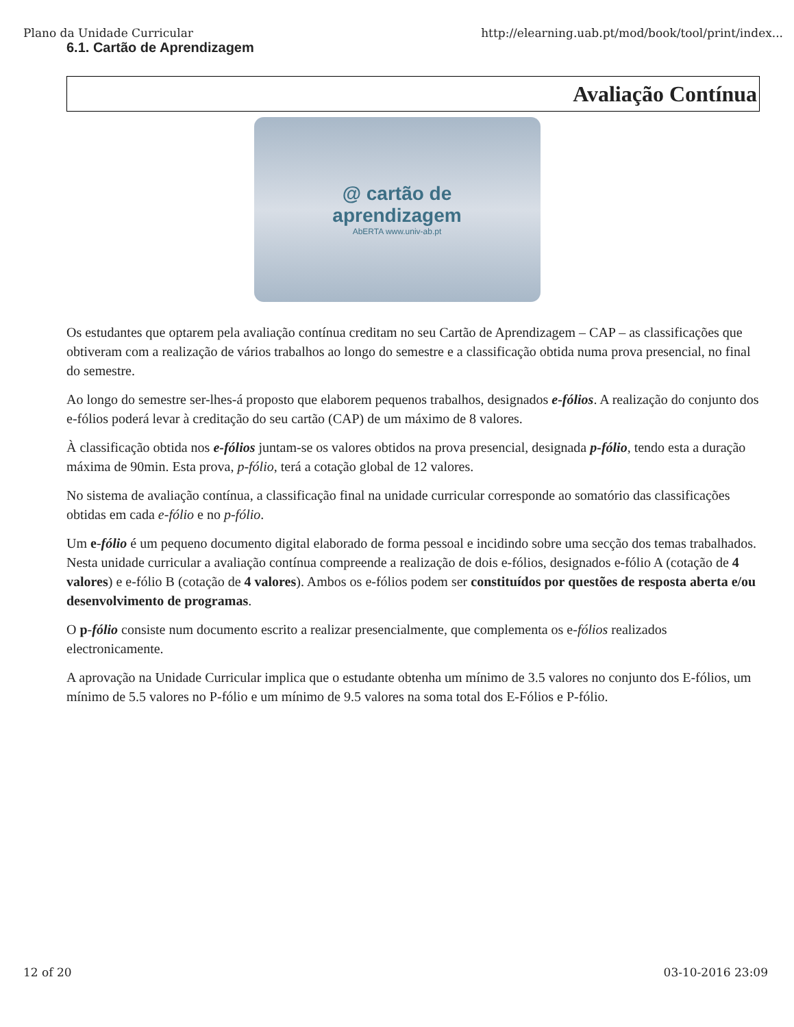Plano da Unidade Curricular http://elearning.uab.pt/mod/book/tool/print/index...
6.1. Cartão de Aprendizagem
Avaliação Contínua
@ cartão de
aprendizagem
AbERTA www.univ-ab.pt
Os estudantes que optarem pela avaliação contínua creditam no seu Cartão de Aprendizagem – CAP – as classificações que obtiveram com a realização de vários trabalhos ao longo do semestre e a classificação obtida numa prova presencial, no final do semestre.
Ao longo do semestre ser-lhes-á proposto que elaborem pequenos trabalhos, designados e-fólios. A realização do conjunto dos e-fólios poderá levar à creditação do seu cartão (CAP) de um máximo de 8 valores.
À classificação obtida nos e-fólios juntam-se os valores obtidos na prova presencial, designada p-fólio, tendo esta a duração máxima de 90min. Esta prova, p-fólio, terá a cotação global de 12 valores.
No sistema de avaliação contínua, a classificação final na unidade curricular corresponde ao somatório das classificações obtidas em cada e-fólio e no p-fólio.
Um e-fólio é um pequeno documento digital elaborado de forma pessoal e incidindo sobre uma secção dos temas trabalhados. Nesta unidade curricular a avaliação contínua compreende a realização de dois e-fólios, designados e-fólio A (cotação de 4 valores) e e-fólio B (cotação de 4 valores). Ambos os e-fólios podem ser constituídos por questões de resposta aberta e/ou desenvolvimento de programas.
O p-fólio consiste num documento escrito a realizar presencialmente, que complementa os e-fólios realizados electronicamente.
A aprovação na Unidade Curricular implica que o estudante obtenha um mínimo de 3.5 valores no conjunto dos E-fólios, um mínimo de 5.5 valores no P-fólio e um mínimo de 9.5 valores na soma total dos E-Fólios e P-fólio.
12 of 20 03-10-2016 23:09